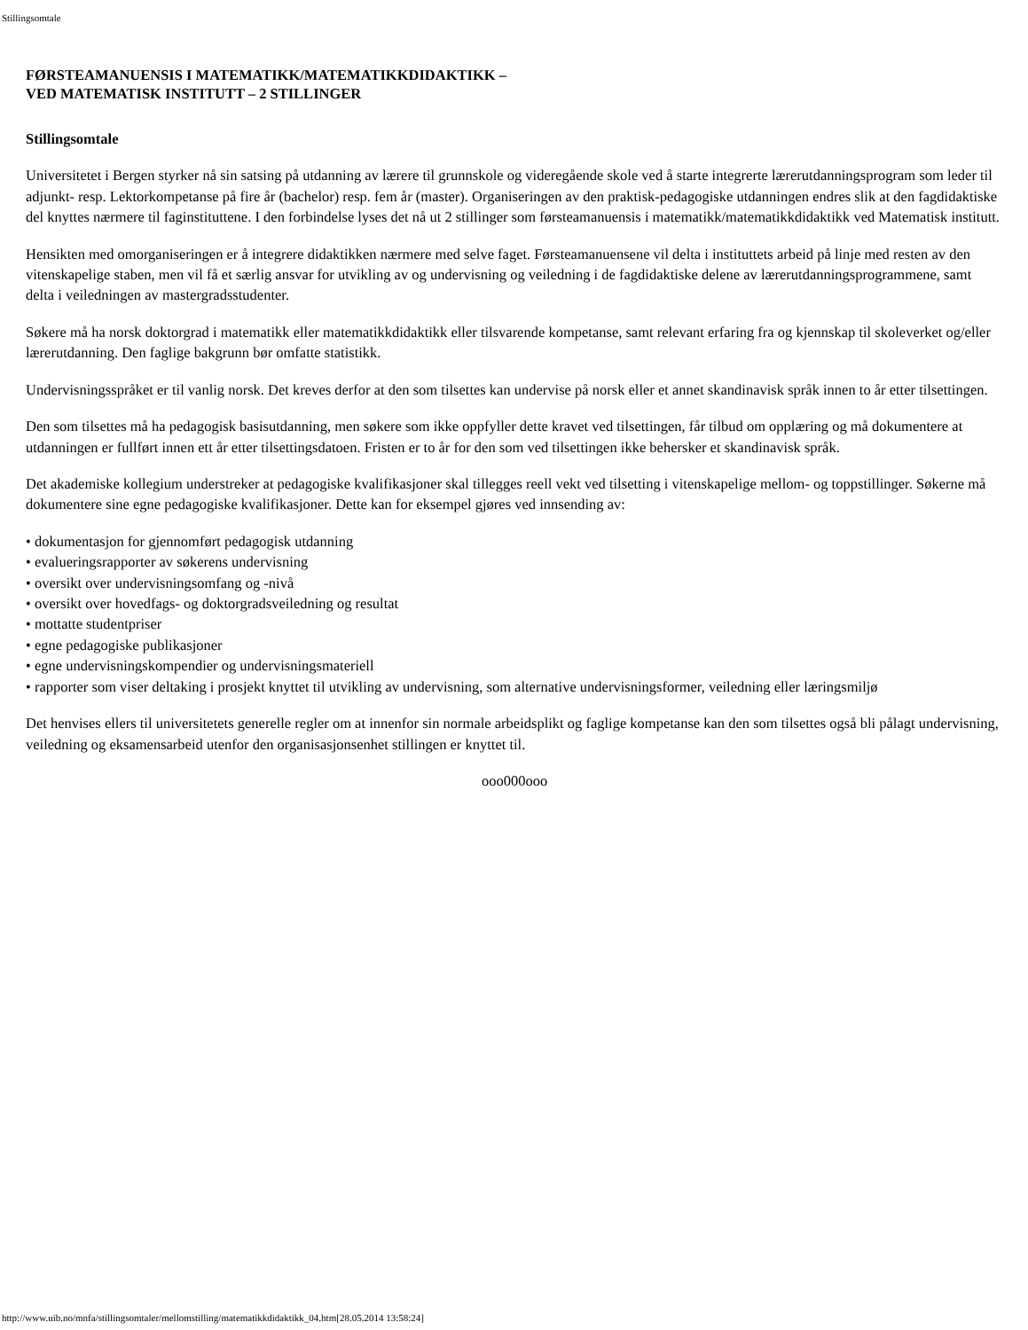Stillingsomtale
FØRSTEAMANUENSIS I MATEMATIKK/MATEMATIKKDIDAKTIKK –
VED MATEMATISK INSTITUTT – 2 STILLINGER
Stillingsomtale
Universitetet i Bergen styrker nå sin satsing på utdanning av lærere til grunnskole og videregående skole ved å starte integrerte lærerutdanningsprogram som leder til adjunkt- resp. Lektorkompetanse på fire år (bachelor) resp. fem år (master). Organiseringen av den praktisk-pedagogiske utdanningen endres slik at den fagdidaktiske del knyttes nærmere til faginstituttene. I den forbindelse lyses det nå ut 2 stillinger som førsteamanuensis i matematikk/matematikkdidaktikk ved Matematisk institutt.
Hensikten med omorganiseringen er å integrere didaktikken nærmere med selve faget. Førsteamanuensene vil delta i instituttets arbeid på linje med resten av den vitenskapelige staben, men vil få et særlig ansvar for utvikling av og undervisning og veiledning i de fagdidaktiske delene av lærerutdanningsprogrammene, samt delta i veiledningen av mastergradsstudenter.
Søkere må ha norsk doktorgrad i matematikk eller matematikkdidaktikk eller tilsvarende kompetanse, samt relevant erfaring fra og kjennskap til skoleverket og/eller lærerutdanning. Den faglige bakgrunn bør omfatte statistikk.
Undervisningsspråket er til vanlig norsk. Det kreves derfor at den som tilsettes kan undervise på norsk eller et annet skandinavisk språk innen to år etter tilsettingen.
Den som tilsettes må ha pedagogisk basisutdanning, men søkere som ikke oppfyller dette kravet ved tilsettingen, får tilbud om opplæring og må dokumentere at utdanningen er fullført innen ett år etter tilsettingsdatoen. Fristen er to år for den som ved tilsettingen ikke behersker et skandinavisk språk.
Det akademiske kollegium understreker at pedagogiske kvalifikasjoner skal tillegges reell vekt ved tilsetting i vitenskapelige mellom- og toppstillinger. Søkerne må dokumentere sine egne pedagogiske kvalifikasjoner. Dette kan for eksempel gjøres ved innsending av:
• dokumentasjon for gjennomført pedagogisk utdanning
• evalueringsrapporter av søkerens undervisning
• oversikt over undervisningsomfang og -nivå
• oversikt over hovedfags- og doktorgradsveiledning og resultat
• mottatte studentpriser
• egne pedagogiske publikasjoner
• egne undervisningskompendier og undervisningsmateriell
• rapporter som viser deltaking i prosjekt knyttet til utvikling av undervisning, som alternative undervisningsformer, veiledning eller læringsmiljø
Det henvises ellers til universitetets generelle regler om at innenfor sin normale arbeidsplikt og faglige kompetanse kan den som tilsettes også bli pålagt undervisning, veiledning og eksamensarbeid utenfor den organisasjonsenhet stillingen er knyttet til.
ooo000ooo
http://www.uib.no/mnfa/stillingsomtaler/mellomstilling/matematikkdidaktikk_04.htm[28.05.2014 13:58:24]